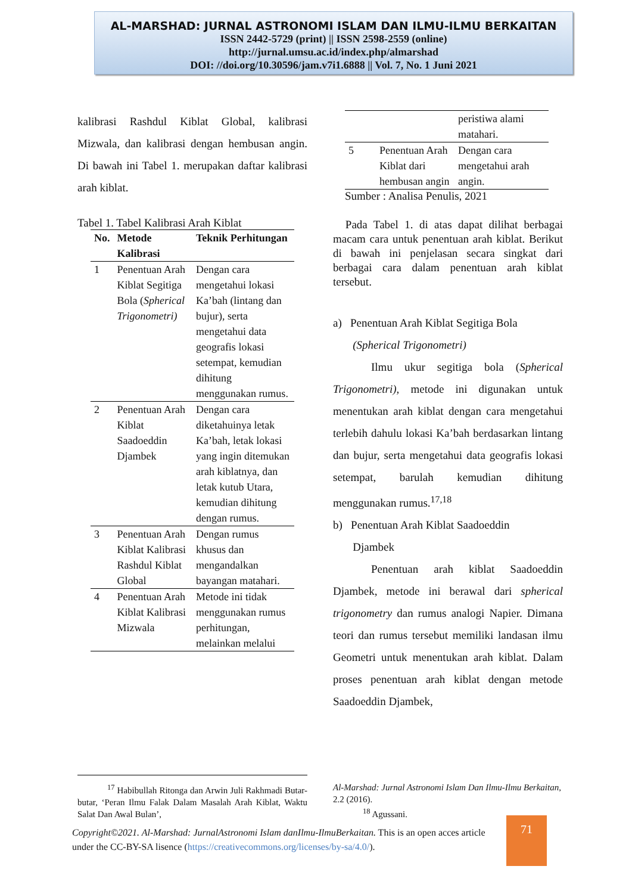AL-MARSHAD: JURNAL ASTRONOMI ISLAM DAN ILMU-ILMU BERKAITAN
ISSN 2442-5729 (print) || ISSN 2598-2559 (online)
http://jurnal.umsu.ac.id/index.php/almarshad
DOI: //doi.org/10.30596/jam.v7i1.6888 || Vol. 7, No. 1 Juni 2021
kalibrasi Rashdul Kiblat Global, kalibrasi Mizwala, dan kalibrasi dengan hembusan angin. Di bawah ini Tabel 1. merupakan daftar kalibrasi arah kiblat.
Tabel 1. Tabel Kalibrasi Arah Kiblat
| No. | Metode Kalibrasi | Teknik Perhitungan |
| --- | --- | --- |
| 1 | Penentuan Arah Kiblat Segitiga Bola ( Spherical Trigonometri) | Dengan cara mengetahui lokasi Ka’bah (lintang dan bujur), serta mengetahui data geografis lokasi setempat, kemudian dihitung menggunakan rumus. |
| 2 | Penentuan Arah Kiblat Saadoeddin Djambek | Dengan cara diketahuinya letak Ka’bah, letak lokasi yang ingin ditemukan arah kiblatnya, dan letak kutub Utara, kemudian dihitung dengan rumus. |
| 3 | Penentuan Arah Kiblat Kalibrasi Rashdul Kiblat Global | Dengan rumus khusus dan mengandalkan bayangan matahari. |
| 4 | Penentuan Arah Kiblat Kalibrasi Mizwala | Metode ini tidak menggunakan rumus perhitungan, melainkan melalui |
| | | peristiwa alami matahari. |
| 5 | Penentuan Arah Kiblat dari hembusan angin | Dengan cara mengetahui arah angin. |
Sumber : Analisa Penulis, 2021
Pada Tabel 1. di atas dapat dilihat berbagai macam cara untuk penentuan arah kiblat. Berikut di bawah ini penjelasan secara singkat dari berbagai cara dalam penentuan arah kiblat tersebut.
a) Penentuan Arah Kiblat Segitiga Bola
(Spherical Trigonometri)
Ilmu ukur segitiga bola (Spherical Trigonometri), metode ini digunakan untuk menentukan arah kiblat dengan cara mengetahui terlebih dahulu lokasi Ka’bah berdasarkan lintang dan bujur, serta mengetahui data geografis lokasi setempat, barulah kemudian dihitung menggunakan rumus.<sup>17,18</sup>
b) Penentuan Arah Kiblat Saadoeddin
Djambek
Penentuan arah kiblat Saadoeddin Djambek, metode ini berawal dari spherical trigonometry dan rumus analogi Napier. Dimana teori dan rumus tersebut memiliki landasan ilmu Geometri untuk menentukan arah kiblat. Dalam proses penentuan arah kiblat dengan metode Saadoeddin Djambek,
<sup>17</sup> Habibullah Ritonga dan Arwin Juli Rakhmadi Butar-butar, ‘Peran Ilmu Falak Dalam Masalah Arah Kiblat, Waktu Salat Dan Awal Bulan’,
Al-Marshad: Jurnal Astronomi Islam Dan Ilmu-Ilmu Berkaitan, 2.2 (2016).
<sup>18</sup> Agussani.
Copyright©2021. Al-Marshad: JurnalAstronomi Islam danIlmu-IlmuBerkaitan. This is an open acces article under the CC-BY-SA lisence (https://creativecommons.org/licenses/by-sa/4.0/).
71